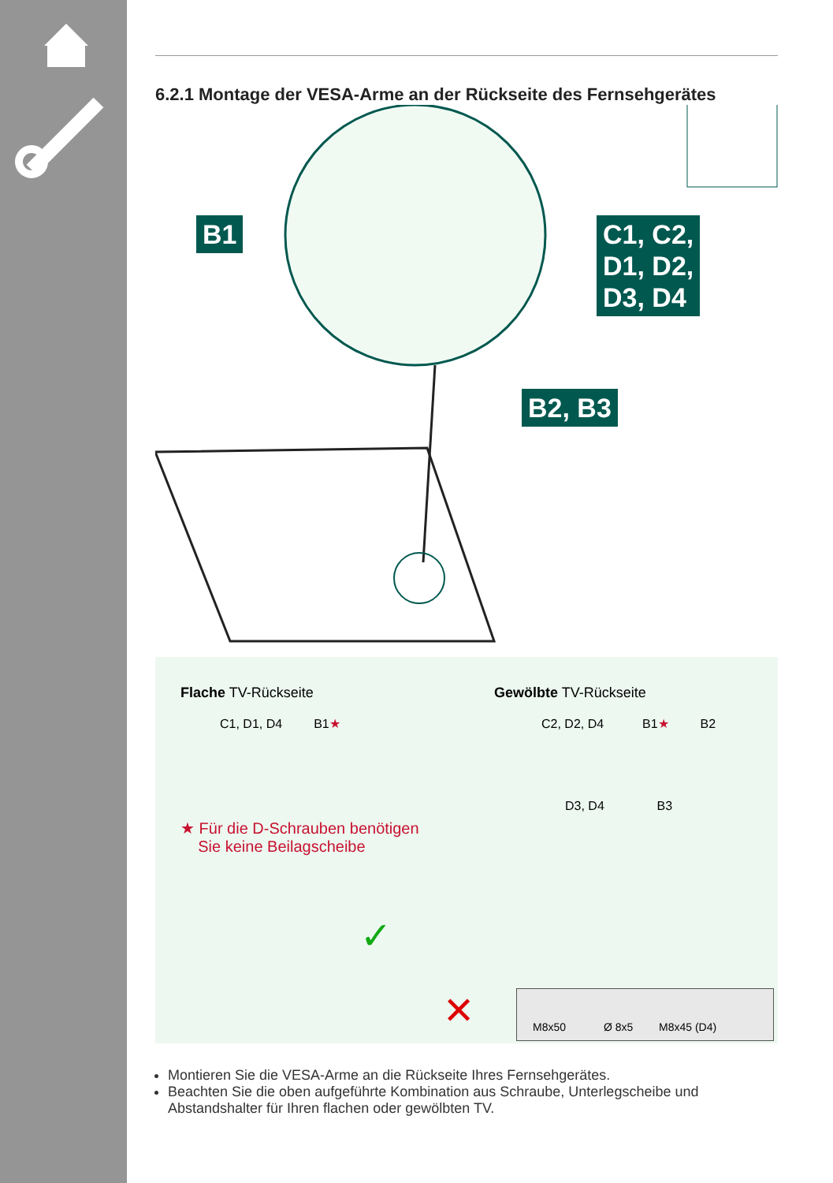6.2.1 Montage der VESA-Arme an der Rückseite des Fernsehgerätes
B1
C1, C2,
D1, D2,
D3, D4
B2, B3
Flache TV-Rückseite
C1, D1, D4 B1★
Gewölbte TV-Rückseite
C2, D2, D4 B1★ B2
D3, D4 B3
★ Für die D-Schrauben benötigen
Sie keine Beilagscheibe
✓
✕
M8x50 Ø 8x5 M8x45 (D4)
Montieren Sie die VESA-Arme an die Rückseite Ihres Fernsehgerätes.
Beachten Sie die oben aufgeführte Kombination aus Schraube, Unterlegscheibe und Abstandshalter für Ihren flachen oder gewölbten TV.